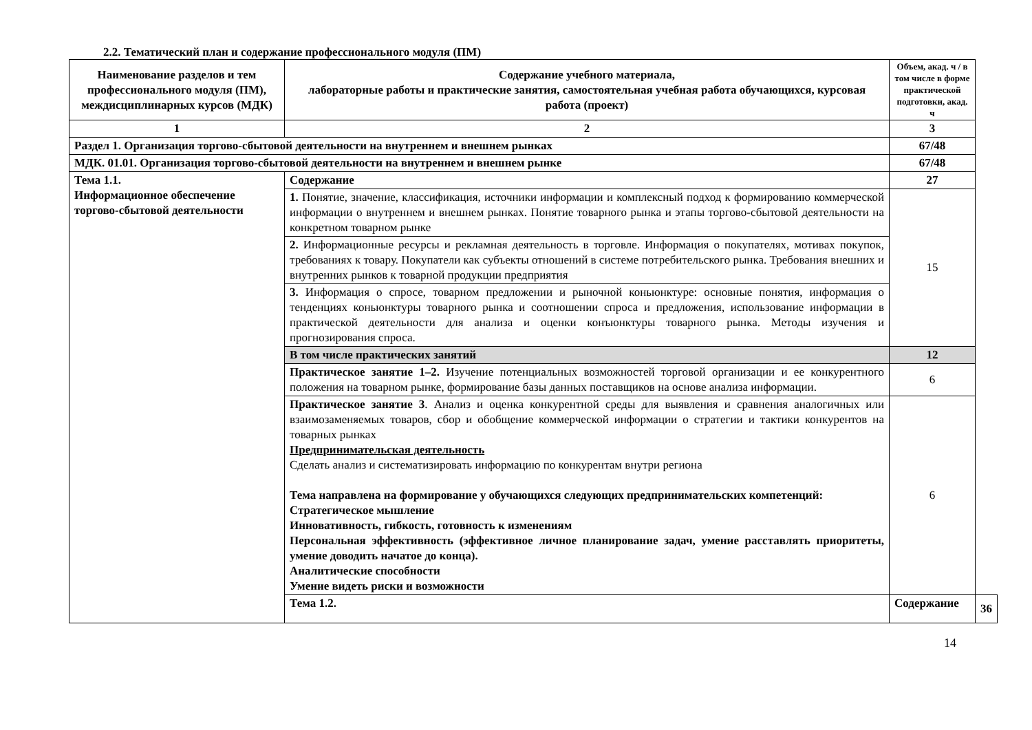2.2. Тематический план и содержание профессионального модуля (ПМ)
| Наименование разделов и тем профессионального модуля (ПМ), междисциплинарных курсов (МДК) | Содержание учебного материала, лабораторные работы и практические занятия, самостоятельная учебная работа обучающихся, курсовая работа (проект) | Объем, акад. ч / в том числе в форме практической подготовки, акад. ч | |
| --- | --- | --- | --- |
| 1 | 2 | 3 | |
| Раздел 1. Организация торгово-сбытовой деятельности на внутреннем и внешнем рынках | | 67/48 | |
| МДК. 01.01. Организация торгово-сбытовой деятельности на внутреннем и внешнем рынке | | 67/48 | |
| Тема 1.1. Информационное обеспечение торгово-сбытовой деятельности | Содержание | 27 | |
| | 1. Понятие, значение, классификация, источники информации и комплексный подход к формированию коммерческой информации о внутреннем и внешнем рынках. Понятие товарного рынка и этапы торгово-сбытовой деятельности на конкретном товарном рынке | 15 | |
| | 2. Информационные ресурсы и рекламная деятельность в торговле. Информация о покупателях, мотивах покупок, требованиях к товару. Покупатели как субъекты отношений в системе потребительского рынка. Требования внешних и внутренних рынков к товарной продукции предприятия | | |
| | 3. Информация о спросе, товарном предложении и рыночной коньюнктуре: основные понятия, информация о тенденциях коньюнктуры товарного рынка и соотношении спроса и предложения, использование информации в практической деятельности для анализа и оценки конъюнктуры товарного рынка. Методы изучения и прогнозирования спроса. | | |
| | В том числе практических занятий | 12 | |
| | Практическое занятие 1–2. Изучение потенциальных возможностей торговой организации и ее конкурентного положения на товарном рынке, формирование базы данных поставщиков на основе анализа информации. | 6 | |
| | Практическое занятие 3 . Анализ и оценка конкурентной среды для выявления и сравнения аналогичных или взаимозаменяемых товаров, сбор и обобщение коммерческой информации о стратегии и тактики конкурентов на товарных рынках Предпринимательская деятельность Сделать анализ и систематизировать информацию по конкурентам внутри региона Тема направлена на формирование у обучающихся следующих предпринимательских компетенций: Стратегическое мышление Инновативность, гибкость, готовность к изменениям Персональная эффективность (эффективное личное планирование задач, умение расставлять приоритеты, умение доводить начатое до конца). Аналитические способности Умение видеть риски и возможности | 6 | |
| | Тема 1.2. | Содержание | 36 |
14